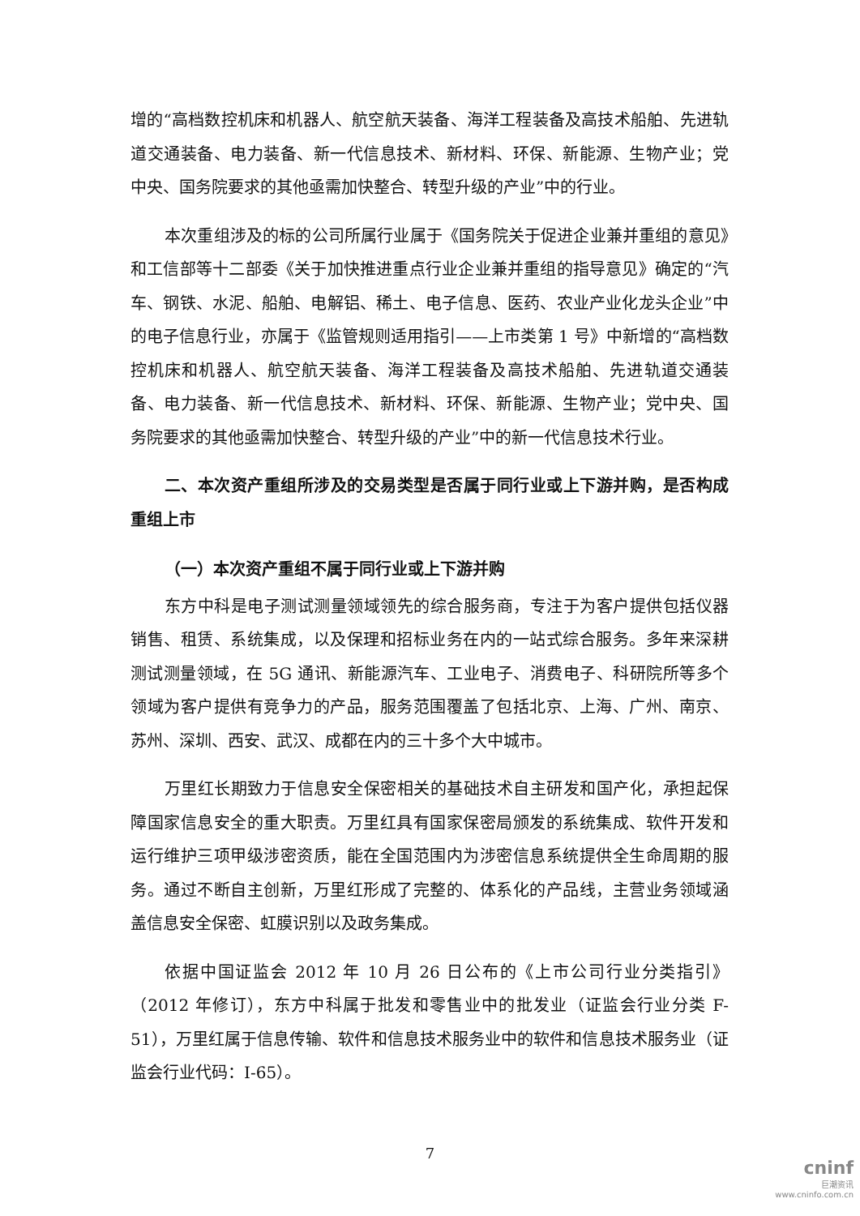增的“高档数控机床和机器人、航空航天装备、海洋工程装备及高技术船舶、先进轨道交通装备、电力装备、新一代信息技术、新材料、环保、新能源、生物产业；党中央、国务院要求的其他亟需加快整合、转型升级的产业”中的行业。
本次重组涉及的标的公司所属行业属于《国务院关于促进企业兼并重组的意见》和工信部等十二部委《关于加快推进重点行业企业兼并重组的指导意见》确定的“汽车、钢铁、水泥、船舶、电解铝、稀土、电子信息、医药、农业产业化龙头企业”中的电子信息行业，亦属于《监管规则适用指引——上市类第 1 号》中新增的“高档数控机床和机器人、航空航天装备、海洋工程装备及高技术船舶、先进轨道交通装备、电力装备、新一代信息技术、新材料、环保、新能源、生物产业；党中央、国务院要求的其他亟需加快整合、转型升级的产业”中的新一代信息技术行业。
二、本次资产重组所涉及的交易类型是否属于同行业或上下游并购，是否构成重组上市
（一）本次资产重组不属于同行业或上下游并购
东方中科是电子测试测量领域领先的综合服务商，专注于为客户提供包括仪器销售、租赁、系统集成，以及保理和招标业务在内的一站式综合服务。多年来深耕测试测量领域，在 5G 通讯、新能源汽车、工业电子、消费电子、科研院所等多个领域为客户提供有竞争力的产品，服务范围覆盖了包括北京、上海、广州、南京、苏州、深圳、西安、武汉、成都在内的三十多个大中城市。
万里红长期致力于信息安全保密相关的基础技术自主研发和国产化，承担起保障国家信息安全的重大职责。万里红具有国家保密局颁发的系统集成、软件开发和运行维护三项甲级涉密资质，能在全国范围内为涉密信息系统提供全生命周期的服务。通过不断自主创新，万里红形成了完整的、体系化的产品线，主营业务领域涵盖信息安全保密、虹膜识别以及政务集成。
依据中国证监会 2012 年 10 月 26 日公布的《上市公司行业分类指引》（2012 年修订），东方中科属于批发和零售业中的批发业（证监会行业分类 F-51），万里红属于信息传输、软件和信息技术服务业中的软件和信息技术服务业（证监会行业代码：I-65）。
7
cninf
巨潮资讯
www.cninfo.com.cn